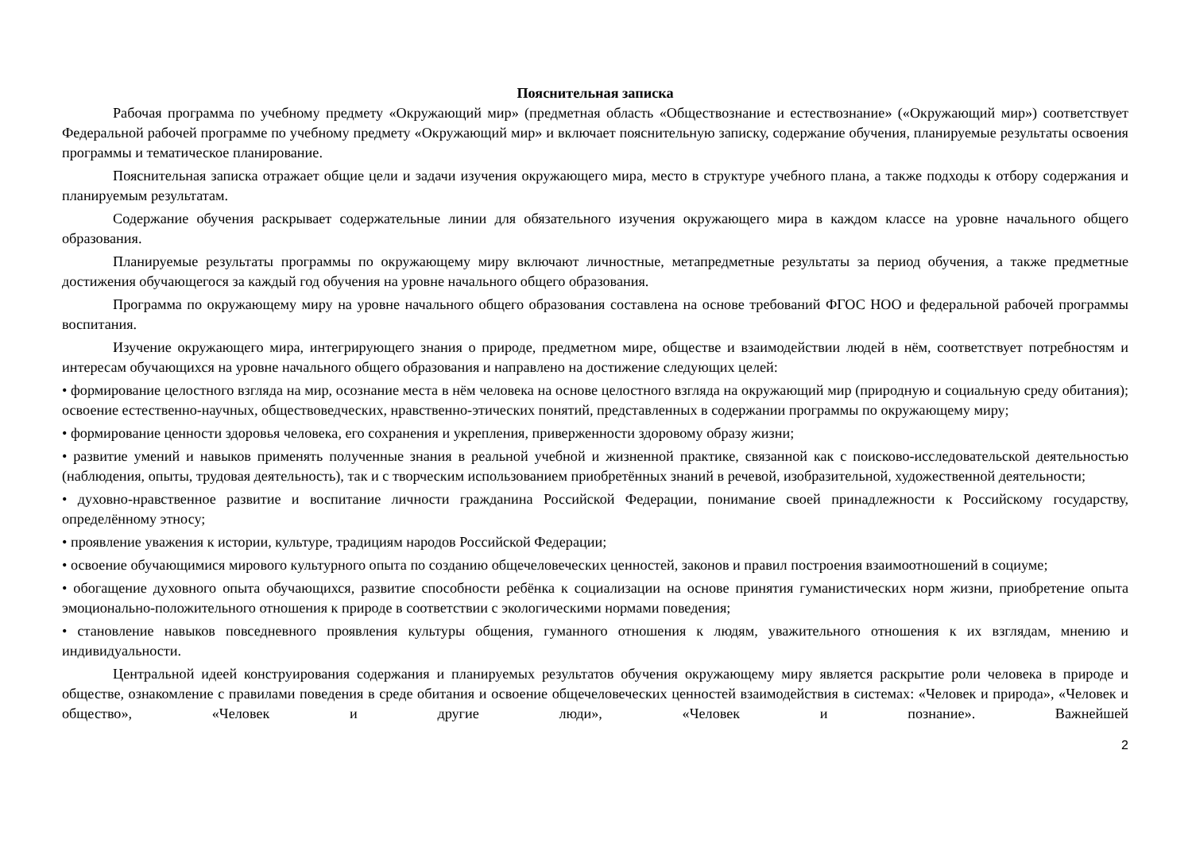Пояснительная записка
Рабочая программа по учебному предмету «Окружающий мир» (предметная область «Обществознание и естествознание» («Окружающий мир») соответствует Федеральной рабочей программе по учебному предмету «Окружающий мир» и включает пояснительную записку, содержание обучения, планируемые результаты освоения программы и тематическое планирование.
Пояснительная записка отражает общие цели и задачи изучения окружающего мира, место в структуре учебного плана, а также подходы к отбору содержания и планируемым результатам.
Содержание обучения раскрывает содержательные линии для обязательного изучения окружающего мира в каждом классе на уровне начального общего образования.
Планируемые результаты программы по окружающему миру включают личностные, метапредметные результаты за период обучения, а также предметные достижения обучающегося за каждый год обучения на уровне начального общего образования.
Программа по окружающему миру на уровне начального общего образования составлена на основе требований ФГОС НОО и федеральной рабочей программы воспитания.
Изучение окружающего мира, интегрирующего знания о природе, предметном мире, обществе и взаимодействии людей в нём, соответствует потребностям и интересам обучающихся на уровне начального общего образования и направлено на достижение следующих целей:
• формирование целостного взгляда на мир, осознание места в нём человека на основе целостного взгляда на окружающий мир (природную и социальную среду обитания); освоение естественно-научных, обществоведческих, нравственно-этических понятий, представленных в содержании программы по окружающему миру;
• формирование ценности здоровья человека, его сохранения и укрепления, приверженности здоровому образу жизни;
• развитие умений и навыков применять полученные знания в реальной учебной и жизненной практике, связанной как с поисково-исследовательской деятельностью (наблюдения, опыты, трудовая деятельность), так и с творческим использованием приобретённых знаний в речевой, изобразительной, художественной деятельности;
• духовно-нравственное развитие и воспитание личности гражданина Российской Федерации, понимание своей принадлежности к Российскому государству, определённому этносу;
• проявление уважения к истории, культуре, традициям народов Российской Федерации;
• освоение обучающимися мирового культурного опыта по созданию общечеловеческих ценностей, законов и правил построения взаимоотношений в социуме;
• обогащение духовного опыта обучающихся, развитие способности ребёнка к социализации на основе принятия гуманистических норм жизни, приобретение опыта эмоционально-положительного отношения к природе в соответствии с экологическими нормами поведения;
• становление навыков повседневного проявления культуры общения, гуманного отношения к людям, уважительного отношения к их взглядам, мнению и индивидуальности.
Центральной идеей конструирования содержания и планируемых результатов обучения окружающему миру является раскрытие роли человека в природе и обществе, ознакомление с правилами поведения в среде обитания и освоение общечеловеческих ценностей взаимодействия в системах: «Человек и природа», «Человек и общество», «Человек и другие люди», «Человек и познание». Важнейшей
2